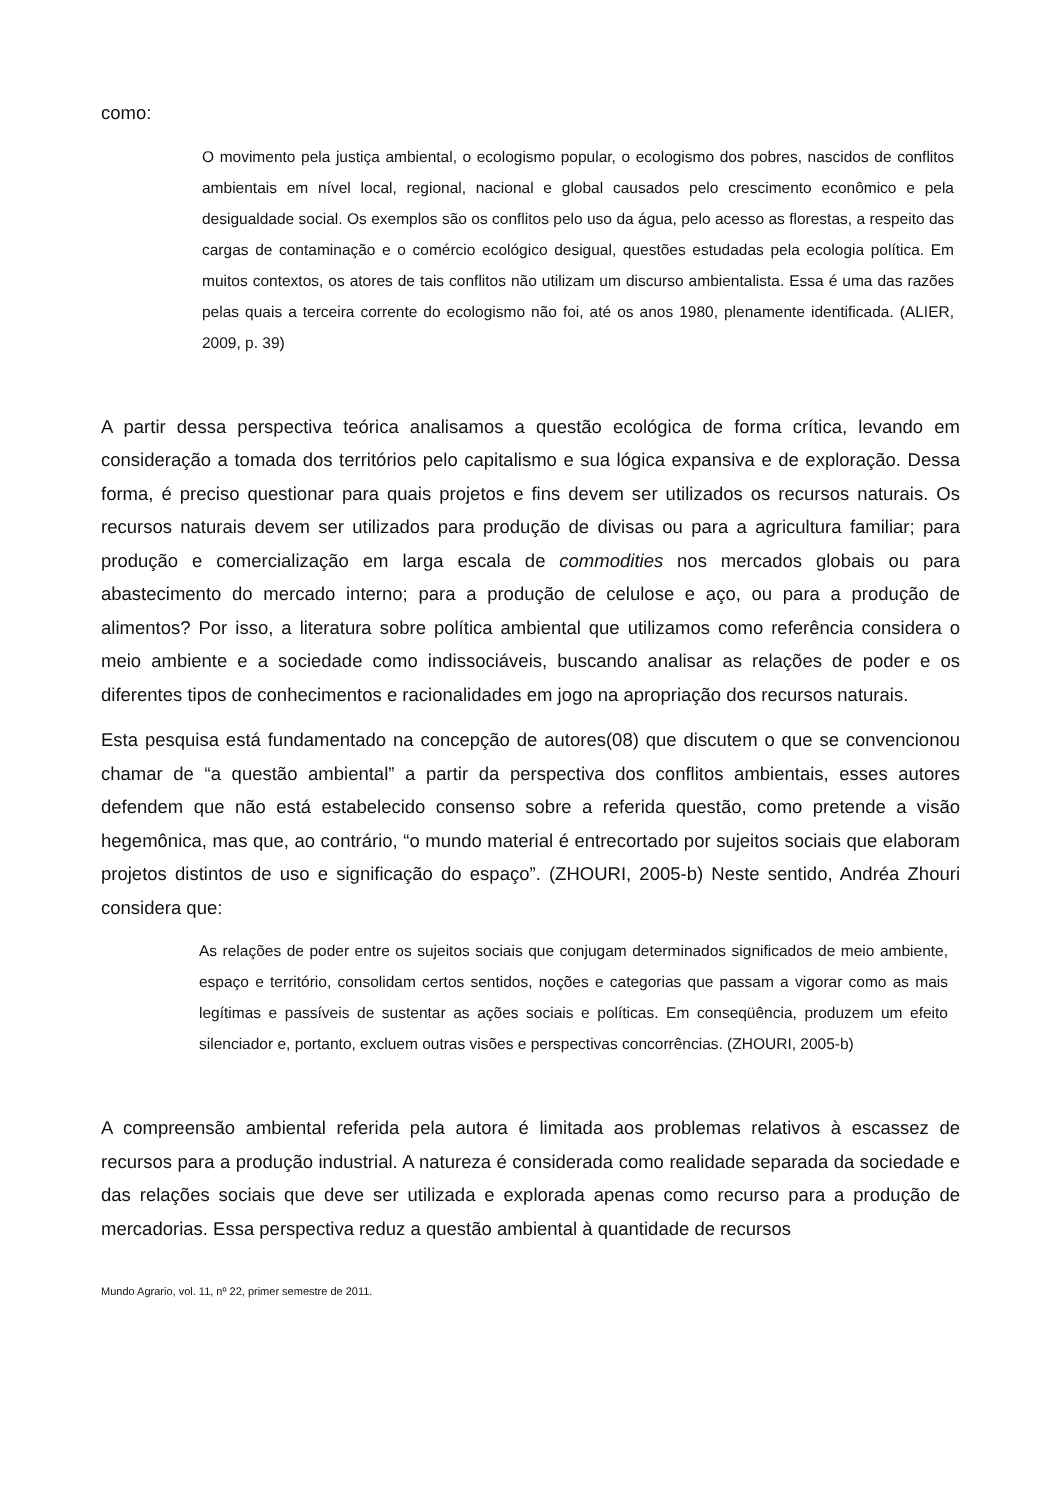como:
O movimento pela justiça ambiental, o ecologismo popular, o ecologismo dos pobres, nascidos de conflitos ambientais em nível local, regional, nacional e global causados pelo crescimento econômico e pela desigualdade social. Os exemplos são os conflitos pelo uso da água, pelo acesso as florestas, a respeito das cargas de contaminação e o comércio ecológico desigual, questões estudadas pela ecologia política. Em muitos contextos, os atores de tais conflitos não utilizam um discurso ambientalista. Essa é uma das razões pelas quais a terceira corrente do ecologismo não foi, até os anos 1980, plenamente identificada. (ALIER, 2009, p. 39)
A partir dessa perspectiva teórica analisamos a questão ecológica de forma crítica, levando em consideração a tomada dos territórios pelo capitalismo e sua lógica expansiva e de exploração. Dessa forma, é preciso questionar para quais projetos e fins devem ser utilizados os recursos naturais. Os recursos naturais devem ser utilizados para produção de divisas ou para a agricultura familiar; para produção e comercialização em larga escala de commodities nos mercados globais ou para abastecimento do mercado interno; para a produção de celulose e aço, ou para a produção de alimentos? Por isso, a literatura sobre política ambiental que utilizamos como referência considera o meio ambiente e a sociedade como indissociáveis, buscando analisar as relações de poder e os diferentes tipos de conhecimentos e racionalidades em jogo na apropriação dos recursos naturais.
Esta pesquisa está fundamentado na concepção de autores(08) que discutem o que se convencionou chamar de “a questão ambiental” a partir da perspectiva dos conflitos ambientais, esses autores defendem que não está estabelecido consenso sobre a referida questão, como pretende a visão hegemônica, mas que, ao contrário, “o mundo material é entrecortado por sujeitos sociais que elaboram projetos distintos de uso e significação do espaço”. (ZHOURI, 2005-b) Neste sentido, Andréa Zhouri considera que:
As relações de poder entre os sujeitos sociais que conjugam determinados significados de meio ambiente, espaço e território, consolidam certos sentidos, noções e categorias que passam a vigorar como as mais legítimas e passíveis de sustentar as ações sociais e políticas. Em conseqüência, produzem um efeito silenciador e, portanto, excluem outras visões e perspectivas concorrências. (ZHOURI, 2005-b)
A compreensão ambiental referida pela autora é limitada aos problemas relativos à escassez de recursos para a produção industrial. A natureza é considerada como realidade separada da sociedade e das relações sociais que deve ser utilizada e explorada apenas como recurso para a produção de mercadorias. Essa perspectiva reduz a questão ambiental à quantidade de recursos
Mundo Agrario, vol. 11, nº 22, primer semestre de 2011.